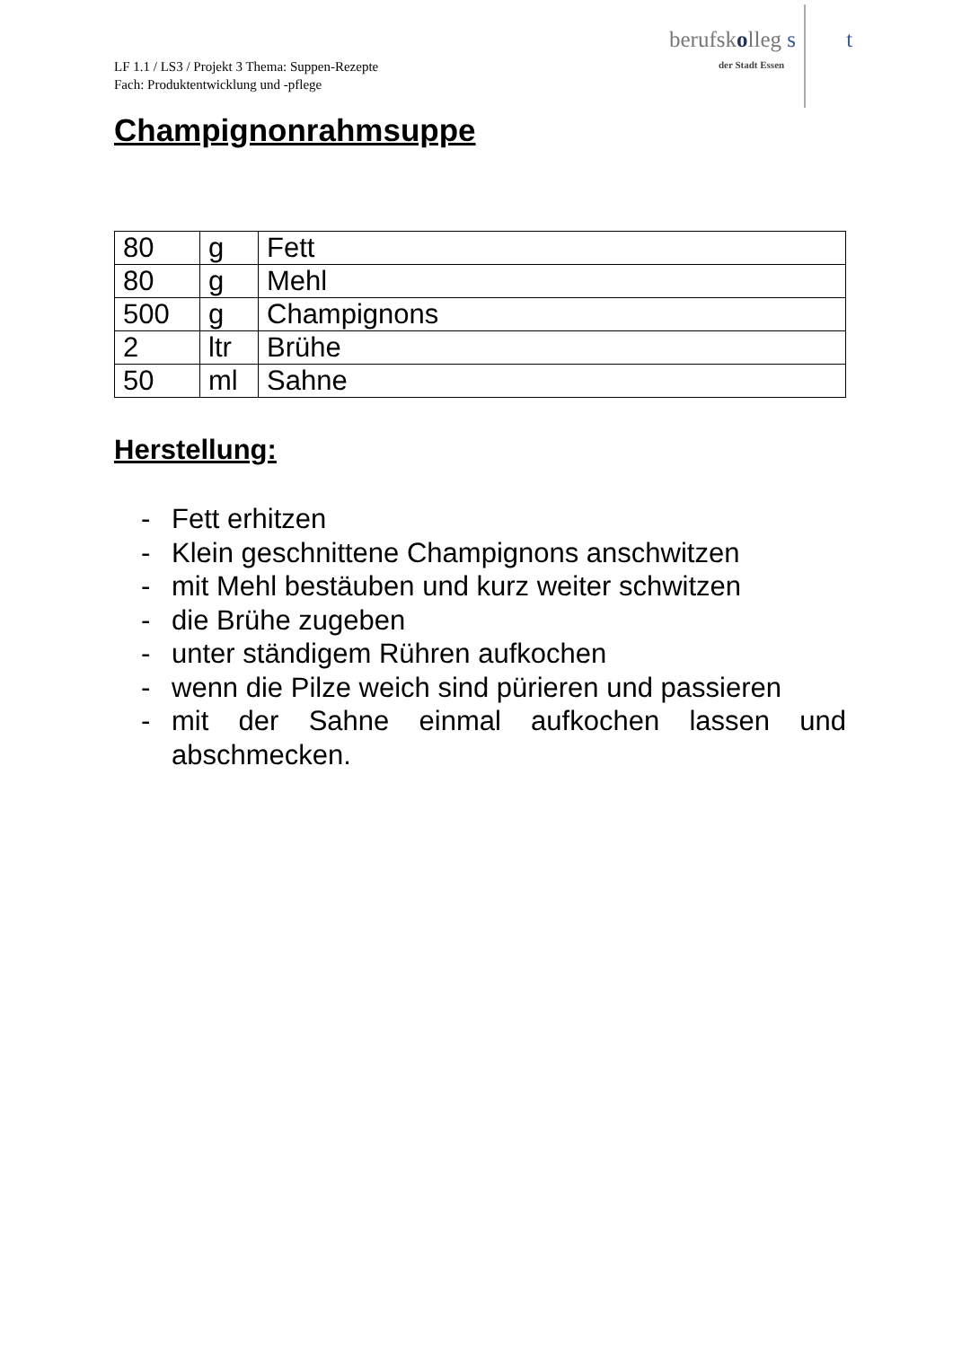LF 1.1 / LS3 / Projekt 3 Thema: Suppen-Rezepte
Fach: Produktentwicklung und -pflege
berufskolleg s t
der Stadt Essen
Champignonrahmsuppe
| 80 | g | Fett |
| 80 | g | Mehl |
| 500 | g | Champignons |
| 2 | ltr | Brühe |
| 50 | ml | Sahne |
Herstellung:
- Fett erhitzen
- Klein geschnittene Champignons anschwitzen
- mit Mehl bestäuben und kurz weiter schwitzen
- die Brühe zugeben
- unter ständigem Rühren aufkochen
- wenn die Pilze weich sind pürieren und passieren
- mit der Sahne einmal aufkochen lassen und abschmecken.